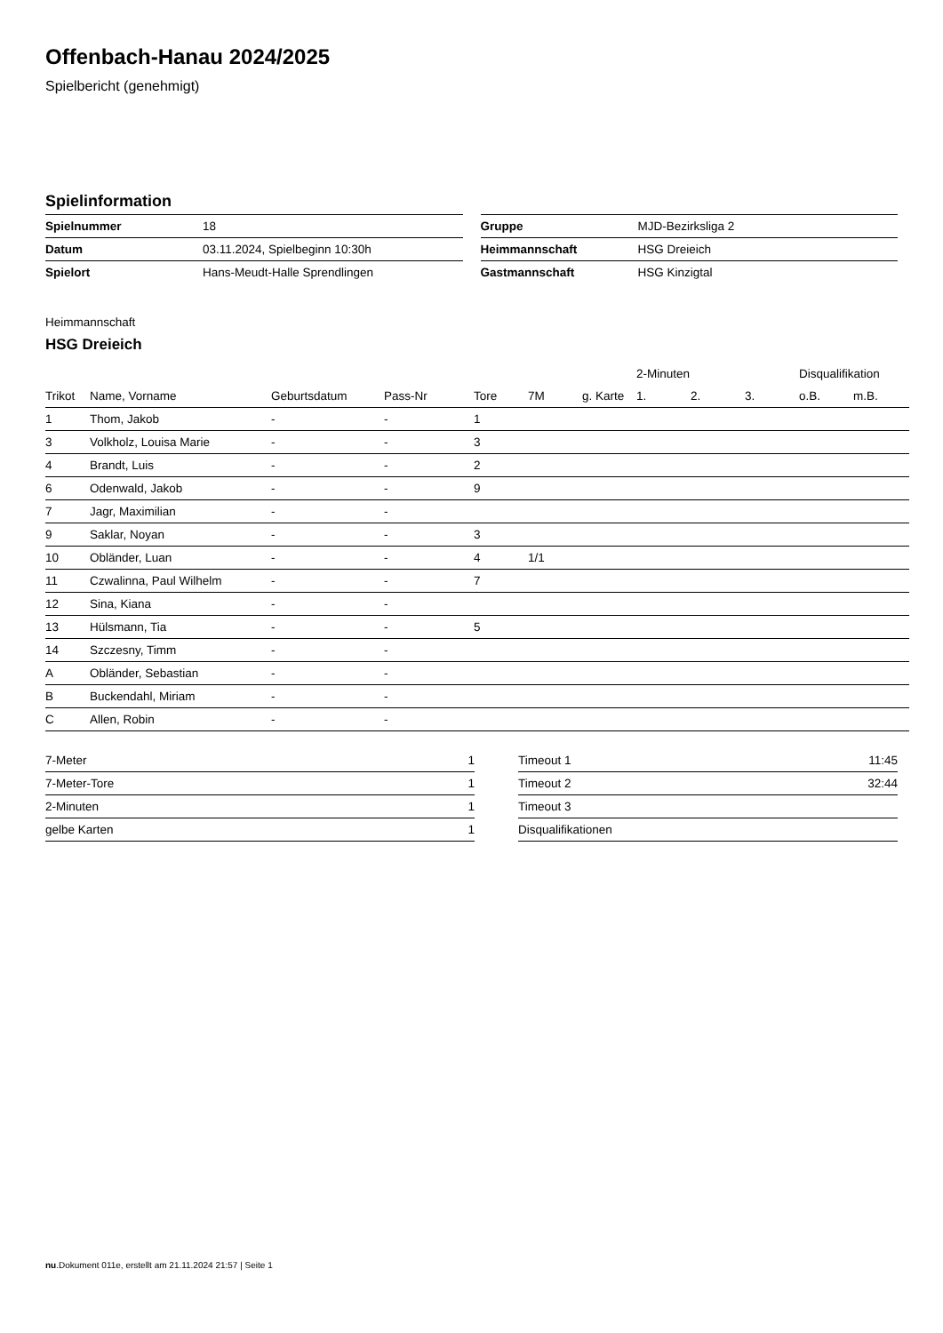Offenbach-Hanau 2024/2025
Spielbericht (genehmigt)
Spielinformation
| Spielnummer | 18 |
| Datum | 03.11.2024, Spielbeginn 10:30h |
| Spielort | Hans-Meudt-Halle Sprendlingen |
| Gruppe | MJD-Bezirksliga 2 |
| Heimmannschaft | HSG Dreieich |
| Gastmannschaft | HSG Kinzigtal |
Heimmannschaft
HSG Dreieich
| | | | | | | | 2-Minuten | | | Disqualifikation | |
| --- | --- | --- | --- | --- | --- | --- | --- | --- | --- | --- | --- |
| Trikot | Name, Vorname | Geburtsdatum | Pass-Nr | Tore | 7M | g. Karte | 1. | 2. | 3. | o.B. | m.B. |
| 1 | Thom, Jakob | - | - | 1 | | | | | | | |
| 3 | Volkholz, Louisa Marie | - | - | 3 | | | | | | | |
| 4 | Brandt, Luis | - | - | 2 | | | | | | | |
| 6 | Odenwald, Jakob | - | - | 9 | | | | | | | |
| 7 | Jagr, Maximilian | - | - | | | | | | | | |
| 9 | Saklar, Noyan | - | - | 3 | | | | | | | |
| 10 | Obländer, Luan | - | - | 4 | 1/1 | | | | | | |
| 11 | Czwalinna, Paul Wilhelm | - | - | 7 | | | | | | | |
| 12 | Sina, Kiana | - | - | | | | | | | | |
| 13 | Hülsmann, Tia | - | - | 5 | | | | | | | |
| 14 | Szczesny, Timm | - | - | | | | | | | | |
| A | Obländer, Sebastian | - | - | | | | | | | | |
| B | Buckendahl, Miriam | - | - | | | | | | | | |
| C | Allen, Robin | - | - | | | | | | | | |
| 7-Meter | 1 |
| 7-Meter-Tore | 1 |
| 2-Minuten | 1 |
| gelbe Karten | 1 |
| Timeout 1 | 11:45 |
| Timeout 2 | 32:44 |
| Timeout 3 | |
| Disqualifikationen | |
nu.Dokument 011e, erstellt am 21.11.2024 21:57 | Seite 1